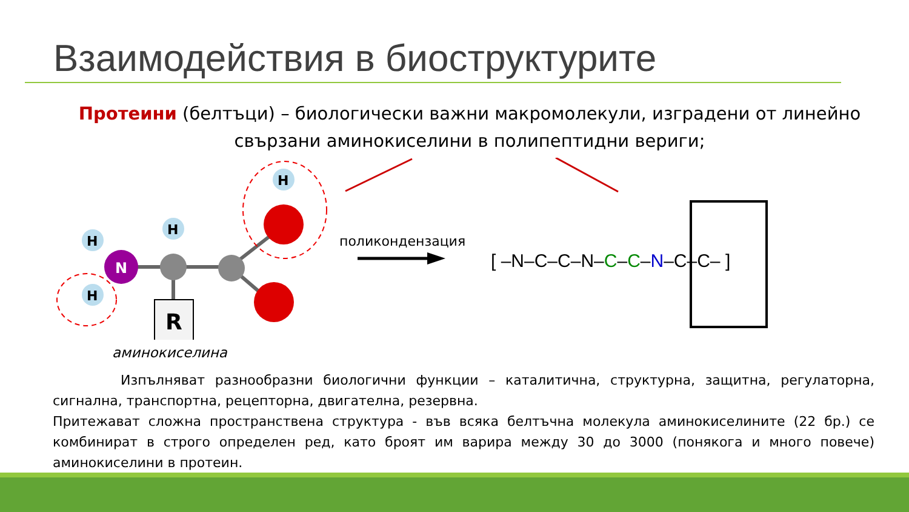Взаимодействия в биоструктурите
Протеини (белтъци) – биологически важни макромолекули, изградени от линейно свързани аминокиселини в полипептидни вериги;
N
H
H
H
H
R
[ –N–C–C–N–C–C–N–C–C– ]
поликондензация
аминокиселина
Изпълняват разнообразни биологични функции – каталитична, структурна, защитна, регулаторна, сигнална, транспортна, рецепторна, двигателна, резервна.
Притежават сложна пространствена структура - във всяка белтъчна молекула аминокиселините (22 бр.) се комбинират в строго определен ред, като броят им варира между 30 до 3000 (понякога и много повече) аминокиселини в протеин.